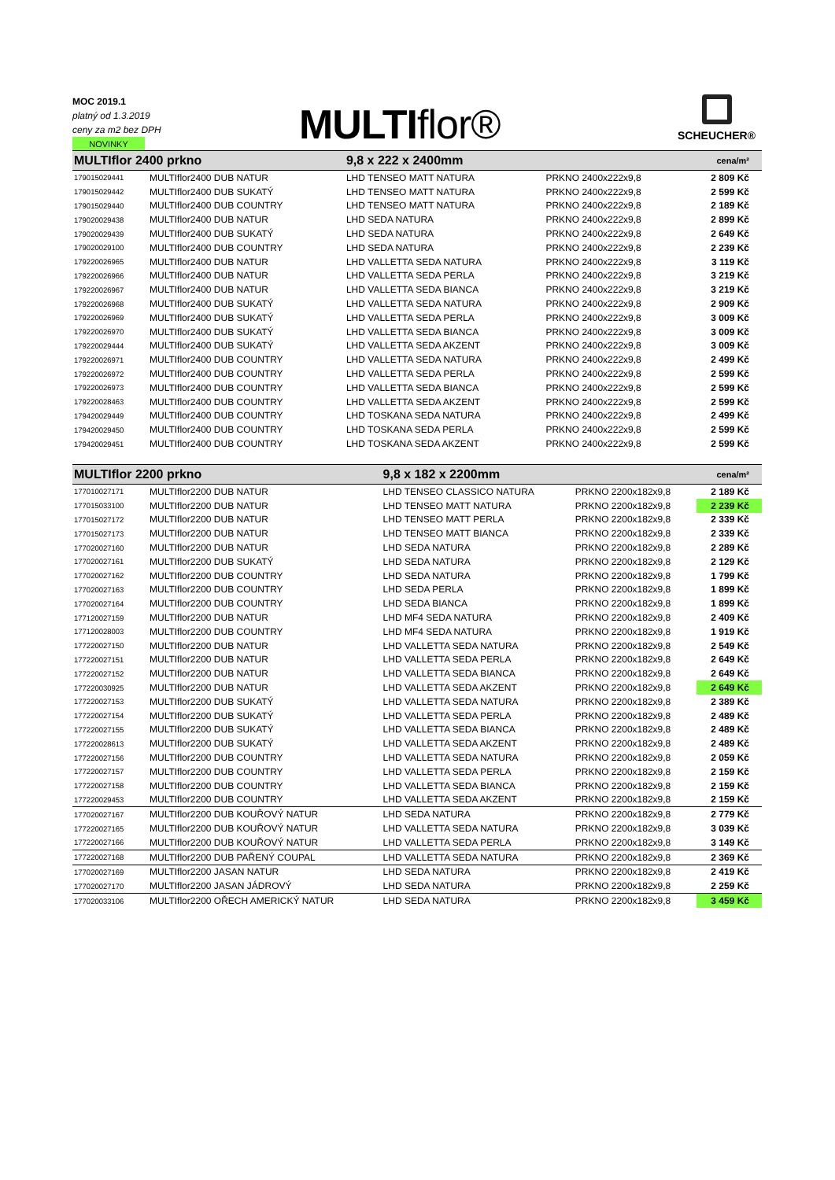MOC 2019.1
platný od 1.3.2019
ceny za m2 bez DPH
NOVINKY
MULTIflor® SCHEUCHER®
| MULTIflor 2400 prkno | | 9,8 x 222 x 2400mm | | cena/m² |
| 179015029441 | MULTIflor2400 DUB NATUR | LHD TENSEO MATT NATURA | PRKNO 2400x222x9,8 | 2 809 Kč |
| 179015029442 | MULTIflor2400 DUB SUKATÝ | LHD TENSEO MATT NATURA | PRKNO 2400x222x9,8 | 2 599 Kč |
| 179015029440 | MULTIflor2400 DUB COUNTRY | LHD TENSEO MATT NATURA | PRKNO 2400x222x9,8 | 2 189 Kč |
| 179020029438 | MULTIflor2400 DUB NATUR | LHD SEDA NATURA | PRKNO 2400x222x9,8 | 2 899 Kč |
| 179020029439 | MULTIflor2400 DUB SUKATÝ | LHD SEDA NATURA | PRKNO 2400x222x9,8 | 2 649 Kč |
| 179020029100 | MULTIflor2400 DUB COUNTRY | LHD SEDA NATURA | PRKNO 2400x222x9,8 | 2 239 Kč |
| 179220026965 | MULTIflor2400 DUB NATUR | LHD VALLETTA SEDA NATURA | PRKNO 2400x222x9,8 | 3 119 Kč |
| 179220026966 | MULTIflor2400 DUB NATUR | LHD VALLETTA SEDA PERLA | PRKNO 2400x222x9,8 | 3 219 Kč |
| 179220026967 | MULTIflor2400 DUB NATUR | LHD VALLETTA SEDA BIANCA | PRKNO 2400x222x9,8 | 3 219 Kč |
| 179220026968 | MULTIflor2400 DUB SUKATÝ | LHD VALLETTA SEDA NATURA | PRKNO 2400x222x9,8 | 2 909 Kč |
| 179220026969 | MULTIflor2400 DUB SUKATÝ | LHD VALLETTA SEDA PERLA | PRKNO 2400x222x9,8 | 3 009 Kč |
| 179220026970 | MULTIflor2400 DUB SUKATÝ | LHD VALLETTA SEDA BIANCA | PRKNO 2400x222x9,8 | 3 009 Kč |
| 179220029444 | MULTIflor2400 DUB SUKATÝ | LHD VALLETTA SEDA AKZENT | PRKNO 2400x222x9,8 | 3 009 Kč |
| 179220026971 | MULTIflor2400 DUB COUNTRY | LHD VALLETTA SEDA NATURA | PRKNO 2400x222x9,8 | 2 499 Kč |
| 179220026972 | MULTIflor2400 DUB COUNTRY | LHD VALLETTA SEDA PERLA | PRKNO 2400x222x9,8 | 2 599 Kč |
| 179220026973 | MULTIflor2400 DUB COUNTRY | LHD VALLETTA SEDA BIANCA | PRKNO 2400x222x9,8 | 2 599 Kč |
| 179220028463 | MULTIflor2400 DUB COUNTRY | LHD VALLETTA SEDA AKZENT | PRKNO 2400x222x9,8 | 2 599 Kč |
| 179420029449 | MULTIflor2400 DUB COUNTRY | LHD TOSKANA SEDA NATURA | PRKNO 2400x222x9,8 | 2 499 Kč |
| 179420029450 | MULTIflor2400 DUB COUNTRY | LHD TOSKANA SEDA PERLA | PRKNO 2400x222x9,8 | 2 599 Kč |
| 179420029451 | MULTIflor2400 DUB COUNTRY | LHD TOSKANA SEDA AKZENT | PRKNO 2400x222x9,8 | 2 599 Kč |
| MULTIflor 2200 prkno | | 9,8 x 182 x 2200mm | | cena/m² |
| 177010027171 | MULTIflor2200 DUB NATUR | LHD TENSEO CLASSICO NATURA | PRKNO 2200x182x9,8 | 2 189 Kč |
| 177015033100 | MULTIflor2200 DUB NATUR | LHD TENSEO MATT NATURA | PRKNO 2200x182x9,8 | 2 239 Kč |
| 177015027172 | MULTIflor2200 DUB NATUR | LHD TENSEO MATT PERLA | PRKNO 2200x182x9,8 | 2 339 Kč |
| 177015027173 | MULTIflor2200 DUB NATUR | LHD TENSEO MATT BIANCA | PRKNO 2200x182x9,8 | 2 339 Kč |
| 177020027160 | MULTIflor2200 DUB NATUR | LHD SEDA NATURA | PRKNO 2200x182x9,8 | 2 289 Kč |
| 177020027161 | MULTIflor2200 DUB SUKATÝ | LHD SEDA NATURA | PRKNO 2200x182x9,8 | 2 129 Kč |
| 177020027162 | MULTIflor2200 DUB COUNTRY | LHD SEDA NATURA | PRKNO 2200x182x9,8 | 1 799 Kč |
| 177020027163 | MULTIflor2200 DUB COUNTRY | LHD SEDA PERLA | PRKNO 2200x182x9,8 | 1 899 Kč |
| 177020027164 | MULTIflor2200 DUB COUNTRY | LHD SEDA BIANCA | PRKNO 2200x182x9,8 | 1 899 Kč |
| 177120027159 | MULTIflor2200 DUB NATUR | LHD MF4 SEDA NATURA | PRKNO 2200x182x9,8 | 2 409 Kč |
| 177120028003 | MULTIflor2200 DUB COUNTRY | LHD MF4 SEDA NATURA | PRKNO 2200x182x9,8 | 1 919 Kč |
| 177220027150 | MULTIflor2200 DUB NATUR | LHD VALLETTA SEDA NATURA | PRKNO 2200x182x9,8 | 2 549 Kč |
| 177220027151 | MULTIflor2200 DUB NATUR | LHD VALLETTA SEDA PERLA | PRKNO 2200x182x9,8 | 2 649 Kč |
| 177220027152 | MULTIflor2200 DUB NATUR | LHD VALLETTA SEDA BIANCA | PRKNO 2200x182x9,8 | 2 649 Kč |
| 177220030925 | MULTIflor2200 DUB NATUR | LHD VALLETTA SEDA AKZENT | PRKNO 2200x182x9,8 | 2 649 Kč |
| 177220027153 | MULTIflor2200 DUB SUKATÝ | LHD VALLETTA SEDA NATURA | PRKNO 2200x182x9,8 | 2 389 Kč |
| 177220027154 | MULTIflor2200 DUB SUKATÝ | LHD VALLETTA SEDA PERLA | PRKNO 2200x182x9,8 | 2 489 Kč |
| 177220027155 | MULTIflor2200 DUB SUKATÝ | LHD VALLETTA SEDA BIANCA | PRKNO 2200x182x9,8 | 2 489 Kč |
| 177220028613 | MULTIflor2200 DUB SUKATÝ | LHD VALLETTA SEDA AKZENT | PRKNO 2200x182x9,8 | 2 489 Kč |
| 177220027156 | MULTIflor2200 DUB COUNTRY | LHD VALLETTA SEDA NATURA | PRKNO 2200x182x9,8 | 2 059 Kč |
| 177220027157 | MULTIflor2200 DUB COUNTRY | LHD VALLETTA SEDA PERLA | PRKNO 2200x182x9,8 | 2 159 Kč |
| 177220027158 | MULTIflor2200 DUB COUNTRY | LHD VALLETTA SEDA BIANCA | PRKNO 2200x182x9,8 | 2 159 Kč |
| 177220029453 | MULTIflor2200 DUB COUNTRY | LHD VALLETTA SEDA AKZENT | PRKNO 2200x182x9,8 | 2 159 Kč |
| 177020027167 | MULTIflor2200 DUB KOUŘOVÝ NATUR | LHD SEDA NATURA | PRKNO 2200x182x9,8 | 2 779 Kč |
| 177220027165 | MULTIflor2200 DUB KOUŘOVÝ NATUR | LHD VALLETTA SEDA NATURA | PRKNO 2200x182x9,8 | 3 039 Kč |
| 177220027166 | MULTIflor2200 DUB KOUŘOVÝ NATUR | LHD VALLETTA SEDA PERLA | PRKNO 2200x182x9,8 | 3 149 Kč |
| 177220027168 | MULTIflor2200 DUB PAŘENÝ COUPAL | LHD VALLETTA SEDA NATURA | PRKNO 2200x182x9,8 | 2 369 Kč |
| 177020027169 | MULTIflor2200 JASAN NATUR | LHD SEDA NATURA | PRKNO 2200x182x9,8 | 2 419 Kč |
| 177020027170 | MULTIflor2200 JASAN JÁDROVÝ | LHD SEDA NATURA | PRKNO 2200x182x9,8 | 2 259 Kč |
| 177020033106 | MULTIflor2200 OŘECH AMERICKÝ NATUR | LHD SEDA NATURA | PRKNO 2200x182x9,8 | 3 459 Kč |